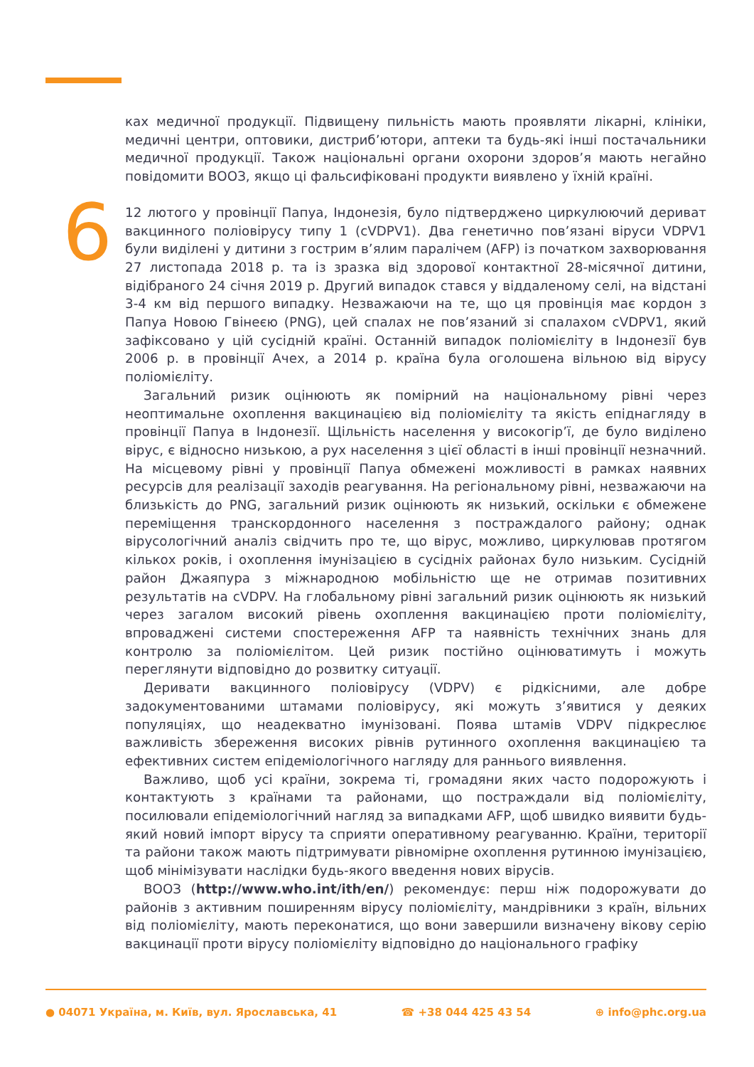6
ках медичної продукції. Підвищену пильність мають проявляти лікарні, клініки, медичні центри, оптовики, дистриб’ютори, аптеки та будь-які інші постачальники медичної продукції. Також національні органи охорони здоров’я мають негайно повідомити ВООЗ, якщо ці фальсифіковані продукти виявлено у їхній країні.
12 лютого у провінції Папуа, Індонезія, було підтверджено циркулюючий дериват вакцинного поліовірусу типу 1 (cVDPV1). Два генетично пов’язані віруси VDPV1 були виділені у дитини з гострим в’ялим паралічем (AFP) із початком захворювання 27 листопада 2018 р. та із зразка від здорової контактної 28-місячної дитини, відібраного 24 січня 2019 р. Другий випадок стався у віддаленому селі, на відстані 3-4 км від першого випадку. Незважаючи на те, що ця провінція має кордон з Папуа Новою Гвінеєю (PNG), цей спалах не пов’язаний зі спалахом cVDPV1, який зафіксовано у цій сусідній країні. Останній випадок поліомієліту в Індонезії був 2006 р. в провінції Ачех, а 2014 р. країна була оголошена вільною від вірусу поліомієліту.
Загальний ризик оцінюють як помірний на національному рівні через неоптимальне охоплення вакцинацією від поліомієліту та якість епіднагляду в провінції Папуа в Індонезії. Щільність населення у високогір’ї, де було виділено вірус, є відносно низькою, а рух населення з цієї області в інші провінції незначний. На місцевому рівні у провінції Папуа обмежені можливості в рамках наявних ресурсів для реалізації заходів реагування. На регіональному рівні, незважаючи на близькість до PNG, загальний ризик оцінюють як низький, оскільки є обмежене переміщення транскордонного населення з постраждалого району; однак вірусологічний аналіз свідчить про те, що вірус, можливо, циркулював протягом кількох років, і охоплення імунізацією в сусідніх районах було низьким. Сусідній район Джаяпура з міжнародною мобільністю ще не отримав позитивних результатів на cVDPV. На глобальному рівні загальний ризик оцінюють як низький через загалом високий рівень охоплення вакцинацією проти поліомієліту, впроваджені системи спостереження AFP та наявність технічних знань для контролю за поліомієлітом. Цей ризик постійно оцінюватимуть і можуть переглянути відповідно до розвитку ситуації.
Деривати вакцинного поліовірусу (VDPV) є рідкісними, але добре задокументованими штамами поліовірусу, які можуть з’явитися у деяких популяціях, що неадекватно імунізовані. Поява штамів VDPV підкреслює важливість збереження високих рівнів рутинного охоплення вакцинацією та ефективних систем епідеміологічного нагляду для раннього виявлення.
Важливо, щоб усі країни, зокрема ті, громадяни яких часто подорожують і контактують з країнами та районами, що постраждали від поліомієліту, посилювали епідеміологічний нагляд за випадками AFP, щоб швидко виявити будь-який новий імпорт вірусу та сприяти оперативному реагуванню. Країни, території та райони також мають підтримувати рівномірне охоплення рутинною імунізацією, щоб мінімізувати наслідки будь-якого введення нових вірусів.
ВООЗ (http://www.who.int/ith/en/) рекомендує: перш ніж подорожувати до районів з активним поширенням вірусу поліомієліту, мандрівники з країн, вільних від поліомієліту, мають переконатися, що вони завершили визначену вікову серію вакцинації проти вірусу поліомієліту відповідно до національного графіку
● 04071 Україна, м. Київ, вул. Ярославська, 41 ☎ +38 044 425 43 54 ⊕ info@phc.org.ua